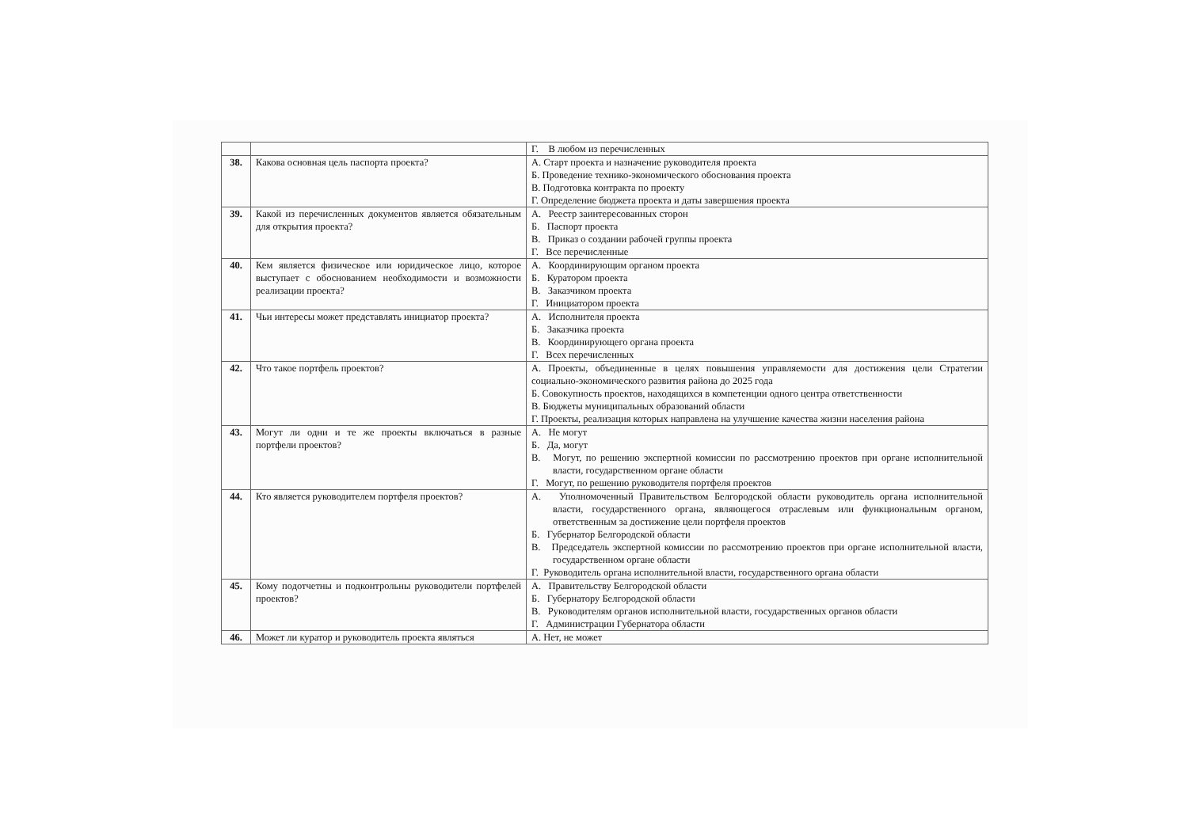| | | Г. В любом из перечисленных |
| 38. | Какова основная цель паспорта проекта? | А. Старт проекта и назначение руководителя проекта Б. Проведение технико-экономического обоснования проекта В. Подготовка контракта по проекту Г. Определение бюджета проекта и даты завершения проекта |
| 39. | Какой из перечисленных документов является обязательным для открытия проекта? | А. Реестр заинтересованных сторон Б. Паспорт проекта В. Приказ о создании рабочей группы проекта Г. Все перечисленные |
| 40. | Кем является физическое или юридическое лицо, которое выступает с обоснованием необходимости и возможности реализации проекта? | А. Координирующим органом проекта Б. Куратором проекта В. Заказчиком проекта Г. Инициатором проекта |
| 41. | Чьи интересы может представлять инициатор проекта? | А. Исполнителя проекта Б. Заказчика проекта В. Координирующего органа проекта Г. Всех перечисленных |
| 42. | Что такое портфель проектов? | А. Проекты, объединенные в целях повышения управляемости для достижения цели Стратегии социально-экономического развития района до 2025 года Б. Совокупность проектов, находящихся в компетенции одного центра ответственности В. Бюджеты муниципальных образований области Г. Проекты, реализация которых направлена на улучшение качества жизни населения района |
| 43. | Могут ли одни и те же проекты включаться в разные портфели проектов? | А. Не могут Б. Да, могут В. Могут, по решению экспертной комиссии по рассмотрению проектов при органе исполнительной власти, государственном органе области Г. Могут, по решению руководителя портфеля проектов |
| 44. | Кто является руководителем портфеля проектов? | А. Уполномоченный Правительством Белгородской области руководитель органа исполнительной власти, государственного органа, являющегося отраслевым или функциональным органом, ответственным за достижение цели портфеля проектов Б. Губернатор Белгородской области В. Председатель экспертной комиссии по рассмотрению проектов при органе исполнительной власти, государственном органе области Г. Руководитель органа исполнительной власти, государственного органа области |
| 45. | Кому подотчетны и подконтрольны руководители портфелей проектов? | А. Правительству Белгородской области Б. Губернатору Белгородской области В. Руководителям органов исполнительной власти, государственных органов области Г. Администрации Губернатора области |
| 46. | Может ли куратор и руководитель проекта являться | А. Нет, не может |